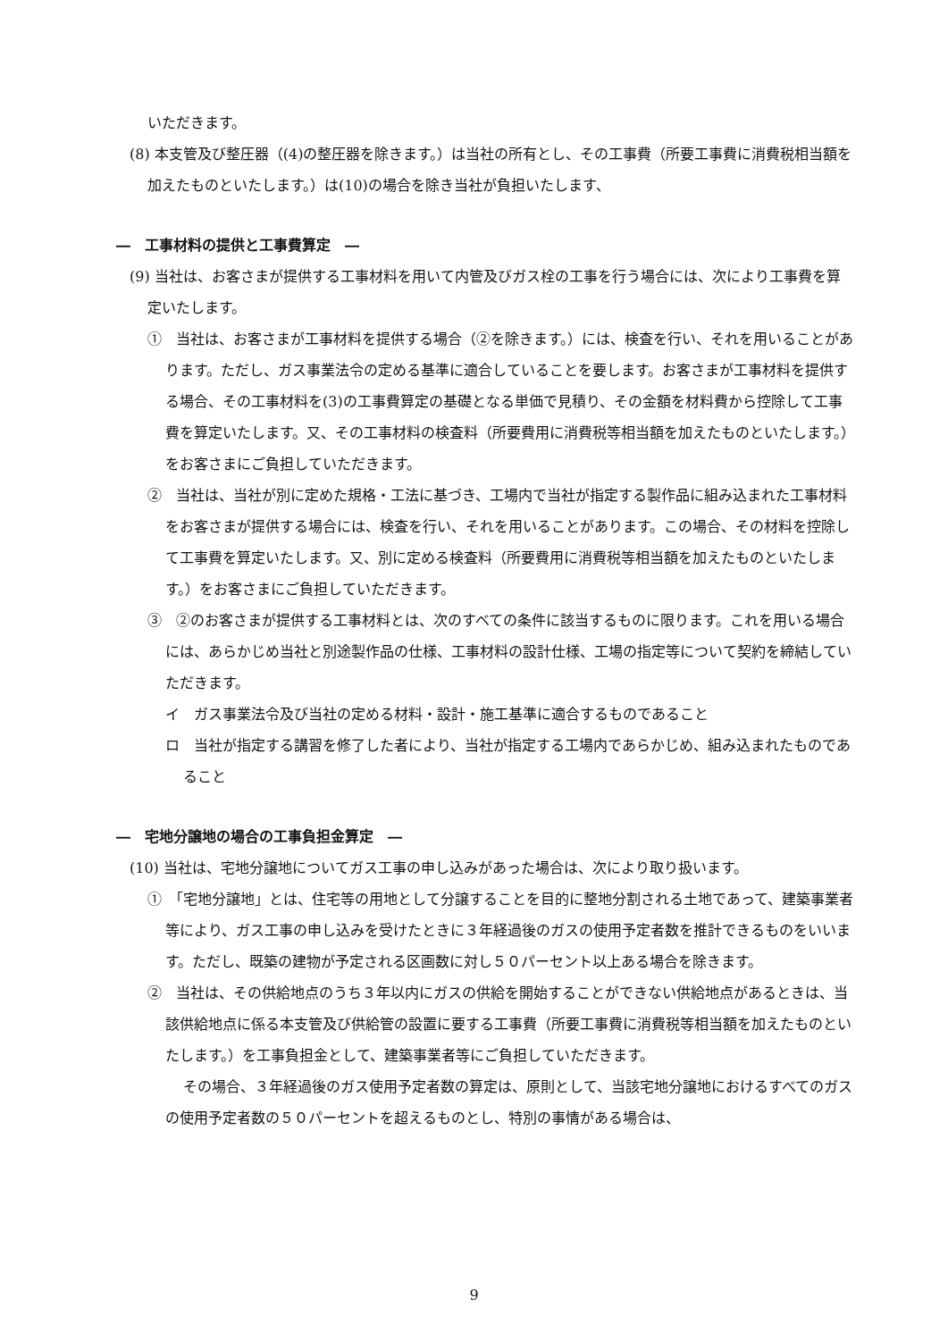いただきます。
(8) 本支管及び整圧器（(4)の整圧器を除きます。）は当社の所有とし、その工事費（所要工事費に消費税相当額を加えたものといたします。）は(10)の場合を除き当社が負担いたします、
―　工事材料の提供と工事費算定　―
(9) 当社は、お客さまが提供する工事材料を用いて内管及びガス栓の工事を行う場合には、次により工事費を算定いたします。
①　当社は、お客さまが工事材料を提供する場合（②を除きます。）には、検査を行い、それを用いることがあります。ただし、ガス事業法令の定める基準に適合していることを要します。お客さまが工事材料を提供する場合、その工事材料を(3)の工事費算定の基礎となる単価で見積り、その金額を材料費から控除して工事費を算定いたします。又、その工事材料の検査料（所要費用に消費税等相当額を加えたものといたします。）をお客さまにご負担していただきます。
②　当社は、当社が別に定めた規格・工法に基づき、工場内で当社が指定する製作品に組み込まれた工事材料をお客さまが提供する場合には、検査を行い、それを用いることがあります。この場合、その材料を控除して工事費を算定いたします。又、別に定める検査料（所要費用に消費税等相当額を加えたものといたします。）をお客さまにご負担していただきます。
③　②のお客さまが提供する工事材料とは、次のすべての条件に該当するものに限ります。これを用いる場合には、あらかじめ当社と別途製作品の仕様、工事材料の設計仕様、工場の指定等について契約を締結していただきます。
イ　ガス事業法令及び当社の定める材料・設計・施工基準に適合するものであること
ロ　当社が指定する講習を修了した者により、当社が指定する工場内であらかじめ、組み込まれたものであること
―　宅地分譲地の場合の工事負担金算定　―
(10) 当社は、宅地分譲地についてガス工事の申し込みがあった場合は、次により取り扱います。
①　「宅地分譲地」とは、住宅等の用地として分譲することを目的に整地分割される土地であって、建築事業者等により、ガス工事の申し込みを受けたときに３年経過後のガスの使用予定者数を推計できるものをいいます。ただし、既築の建物が予定される区画数に対し５０パーセント以上ある場合を除きます。
②　当社は、その供給地点のうち３年以内にガスの供給を開始することができない供給地点があるときは、当該供給地点に係る本支管及び供給管の設置に要する工事費（所要工事費に消費税等相当額を加えたものといたします。）を工事負担金として、建築事業者等にご負担していただきます。
その場合、３年経過後のガス使用予定者数の算定は、原則として、当該宅地分譲地におけるすべてのガスの使用予定者数の５０パーセントを超えるものとし、特別の事情がある場合は、
9